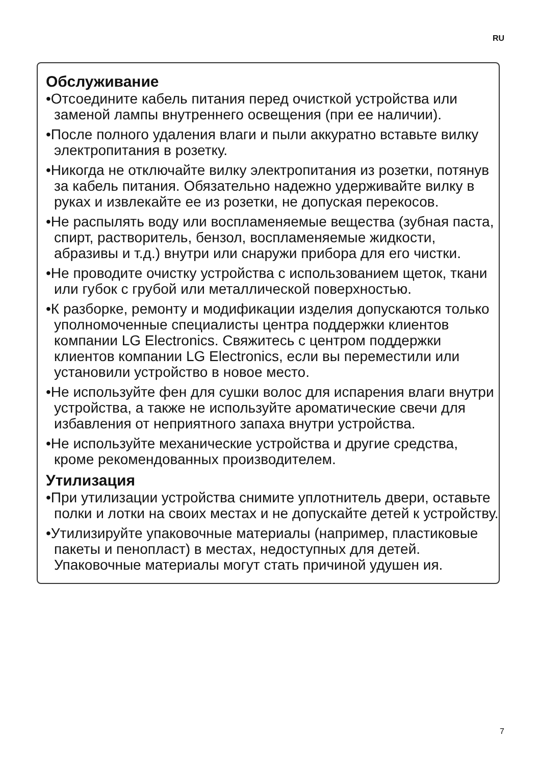RU
Обслуживание
•Отсоедините кабель питания перед очисткой устройства или заменой лампы внутреннего освещения (при ее наличии).
•После полного удаления влаги и пыли аккуратно вставьте вилку электропитания в розетку.
•Никогда не отключайте вилку электропитания из розетки, потянув за кабель питания. Обязательно надежно удерживайте вилку в руках и извлекайте ее из розетки, не допуская перекосов.
•Не распылять воду или воспламеняемые вещества (зубная паста, спирт, растворитель, бензол, воспламеняемые жидкости, абразивы и т.д.) внутри или снаружи прибора для его чистки.
•Не проводите очистку устройства с использованием щеток, ткани или губок с грубой или металлической поверхностью.
•К разборке, ремонту и модификации изделия допускаются только уполномоченные специалисты центра поддержки клиентов компании LG Electronics. Свяжитесь с центром поддержки клиентов компании LG Electronics, если вы переместили или установили устройство в новое место.
•Не используйте фен для сушки волос для испарения влаги внутри устройства, а также не используйте ароматические свечи для избавления от неприятного запаха внутри устройства.
•Не используйте механические устройства и другие средства, кроме рекомендованных производителем.
Утилизация
•При утилизации устройства снимите уплотнитель двери, оставьте полки и лотки на своих местах и не допускайте детей к устройству.
•Утилизируйте упаковочные материалы (например, пластиковые пакеты и пенопласт) в местах, недоступных для детей. Упаковочные материалы могут стать причиной удушен ия.
7